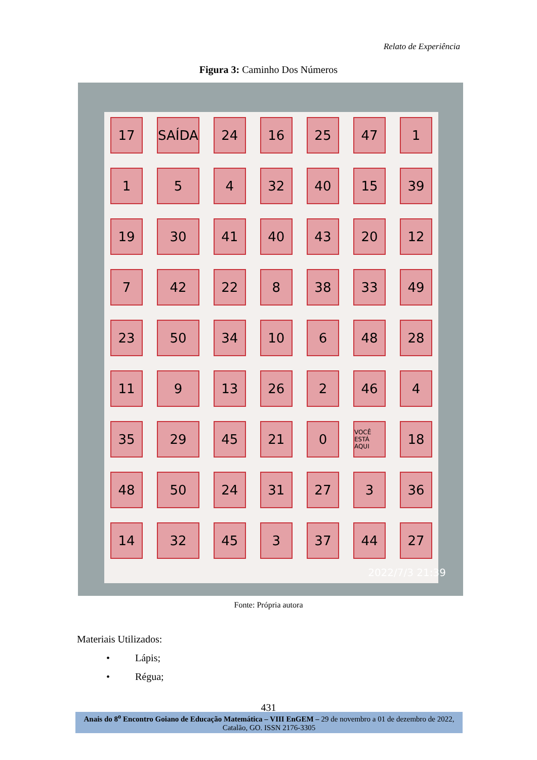Relato de Experiência
Figura 3: Caminho Dos Números
17
SAÍDA
24
16
25
47
1
1
5
4
32
40
15
39
19
30
41
40
43
20
12
7
42
22
8
38
33
49
23
50
34
10
6
48
28
11
9
13
26
2
46
4
35
29
45
21
0
VOCÊ ESTÁ AQUI
18
48
50
24
31
27
3
36
14
32
45
3
37
44
27
2022/7/3 21:39
Fonte: Própria autora
Materiais Utilizados:
• Lápis;
• Régua;
431
Anais do 8<sup>o</sup> Encontro Goiano de Educação Matemática – VIII EnGEM – 29 de novembro a 01 de dezembro de 2022, Catalão, GO. ISSN 2176-3305